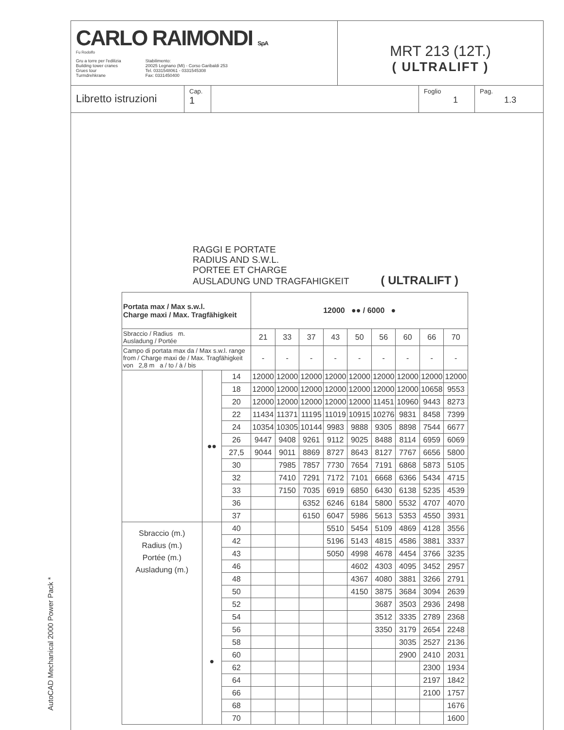AutoCAD Mechanical 2000 Power Pack *
CARLO RAIMONDI S.p.A
Fu Rodolfo
Gru a torre per l'edilizia
Building tower cranes
Grues tour
Turmdrehkrane
Stabilimento:
20025 Legnano (MI) - Corso Garibaldi 253
Tel. 0331548061 - 0331545308
Fax: 0331450400
MRT 213 (12T.)
( ULTRALIFT )
Libretto istruzioni
Cap.
1
Foglio
1
Pag.
1.3
RAGGI E PORTATE
RADIUS AND S.W.L.
PORTEE ET CHARGE
AUSLADUNG UND TRAGFAHIGKEIT ( ULTRALIFT )
| Portata max / Max s.w.l. Charge maxi / Max. Tragfähigkeit | | | 12000 ●● / 6000 ● | | | | | | | | |
| Sbraccio / Radius m. Ausladung / Portée | | | 21 | 33 | 37 | 43 | 50 | 56 | 60 | 66 | 70 |
| Campo di portata max da / Max s.w.l. range from / Charge maxi de / Max. Tragfähigkeit von 2,8 m a / to / à / bis | | | - | - | - | - | - | - | - | - | - |
| | ●● | 14 | 12000 | 12000 | 12000 | 12000 | 12000 | 12000 | 12000 | 12000 | 12000 |
| | | 18 | 12000 | 12000 | 12000 | 12000 | 12000 | 12000 | 12000 | 10658 | 9553 |
| | | 20 | 12000 | 12000 | 12000 | 12000 | 12000 | 11451 | 10960 | 9443 | 8273 |
| | | 22 | 11434 | 11371 | 11195 | 11019 | 10915 | 10276 | 9831 | 8458 | 7399 |
| | | 24 | 10354 | 10305 | 10144 | 9983 | 9888 | 9305 | 8898 | 7544 | 6677 |
| | | 26 | 9447 | 9408 | 9261 | 9112 | 9025 | 8488 | 8114 | 6959 | 6069 |
| | | 27,5 | 9044 | 9011 | 8869 | 8727 | 8643 | 8127 | 7767 | 6656 | 5800 |
| | | 30 | | 7985 | 7857 | 7730 | 7654 | 7191 | 6868 | 5873 | 5105 |
| | | 32 | | 7410 | 7291 | 7172 | 7101 | 6668 | 6366 | 5434 | 4715 |
| | | 33 | | 7150 | 7035 | 6919 | 6850 | 6430 | 6138 | 5235 | 4539 |
| | | 36 | | | 6352 | 6246 | 6184 | 5800 | 5532 | 4707 | 4070 |
| | | 37 | | | 6150 | 6047 | 5986 | 5613 | 5353 | 4550 | 3931 |
| Sbraccio (m.) Radius (m.) Portée (m.) Ausladung (m.) | ● | 40 | | | | 5510 | 5454 | 5109 | 4869 | 4128 | 3556 |
| | | 42 | | | | 5196 | 5143 | 4815 | 4586 | 3881 | 3337 |
| | | 43 | | | | 5050 | 4998 | 4678 | 4454 | 3766 | 3235 |
| | | 46 | | | | | 4602 | 4303 | 4095 | 3452 | 2957 |
| | | 48 | | | | | 4367 | 4080 | 3881 | 3266 | 2791 |
| | | 50 | | | | | 4150 | 3875 | 3684 | 3094 | 2639 |
| | | 52 | | | | | | 3687 | 3503 | 2936 | 2498 |
| | | 54 | | | | | | 3512 | 3335 | 2789 | 2368 |
| | | 56 | | | | | | 3350 | 3179 | 2654 | 2248 |
| | | 58 | | | | | | | 3035 | 2527 | 2136 |
| | | 60 | | | | | | | 2900 | 2410 | 2031 |
| | | 62 | | | | | | | | 2300 | 1934 |
| | | 64 | | | | | | | | 2197 | 1842 |
| | | 66 | | | | | | | | 2100 | 1757 |
| | | 68 | | | | | | | | | 1676 |
| | | 70 | | | | | | | | | 1600 |